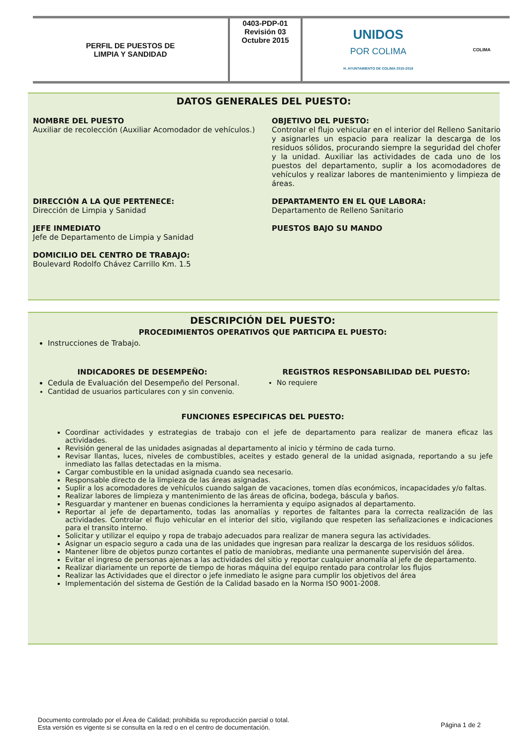| PERFIL DE PUESTOS DE LIMPIA Y SANDIDAD | 0403-PDP-01 Revisión 03 Octubre 2015 | UNIDOS POR COLIMA H. AYUNTAMIENTO DE COLIMA 2015-2018 | COLIMA |
DATOS GENERALES DEL PUESTO:
NOMBRE DEL PUESTO
Auxiliar de recolección (Auxiliar Acomodador de vehículos.)
OBJETIVO DEL PUESTO:
Controlar el flujo vehicular en el interior del Relleno Sanitario y asignarles un espacio para realizar la descarga de los residuos sólidos, procurando siempre la seguridad del chofer y la unidad. Auxiliar las actividades de cada uno de los puestos del departamento, suplir a los acomodadores de vehículos y realizar labores de mantenimiento y limpieza de áreas.
DIRECCIÓN A LA QUE PERTENECE:
Dirección de Limpia y Sanidad
DEPARTAMENTO EN EL QUE LABORA:
Departamento de Relleno Sanitario
JEFE INMEDIATO
Jefe de Departamento de Limpia y Sanidad
PUESTOS BAJO SU MANDO
DOMICILIO DEL CENTRO DE TRABAJO:
Boulevard Rodolfo Chávez Carrillo Km. 1.5
DESCRIPCIÓN DEL PUESTO:
PROCEDIMIENTOS OPERATIVOS QUE PARTICIPA EL PUESTO:
Instrucciones de Trabajo.
INDICADORES DE DESEMPEÑO:
Cedula de Evaluación del Desempeño del Personal.
Cantidad de usuarios particulares con y sin convenio.
REGISTROS RESPONSABILIDAD DEL PUESTO:
No requiere
FUNCIONES ESPECIFICAS DEL PUESTO:
Coordinar actividades y estrategias de trabajo con el jefe de departamento para realizar de manera eficaz las actividades.
Revisión general de las unidades asignadas al departamento al inicio y término de cada turno.
Revisar llantas, luces, niveles de combustibles, aceites y estado general de la unidad asignada, reportando a su jefe inmediato las fallas detectadas en la misma.
Cargar combustible en la unidad asignada cuando sea necesario.
Responsable directo de la limpieza de las áreas asignadas.
Suplir a los acomodadores de vehículos cuando salgan de vacaciones, tomen días económicos, incapacidades y/o faltas.
Realizar labores de limpieza y mantenimiento de las áreas de oficina, bodega, báscula y baños.
Resguardar y mantener en buenas condiciones la herramienta y equipo asignados al departamento.
Reportar al jefe de departamento, todas las anomalías y reportes de faltantes para la correcta realización de las actividades. Controlar el flujo vehicular en el interior del sitio, vigilando que respeten las señalizaciones e indicaciones para el transito interno.
Solicitar y utilizar el equipo y ropa de trabajo adecuados para realizar de manera segura las actividades.
Asignar un espacio seguro a cada una de las unidades que ingresan para realizar la descarga de los residuos sólidos.
Mantener libre de objetos punzo cortantes el patio de maniobras, mediante una permanente supervisión del área.
Evitar el ingreso de personas ajenas a las actividades del sitio y reportar cualquier anomalía al jefe de departamento.
Realizar diariamente un reporte de tiempo de horas máquina del equipo rentado para controlar los flujos
Realizar las Actividades que el director o jefe inmediato le asigne para cumplir los objetivos del área
Implementación del sistema de Gestión de la Calidad basado en la Norma ISO 9001-2008.
Documento controlado por el Área de Calidad; prohibida su reproducción parcial o total.
Esta versión es vigente si se consulta en la red o en el centro de documentación.
Página 1 de 2